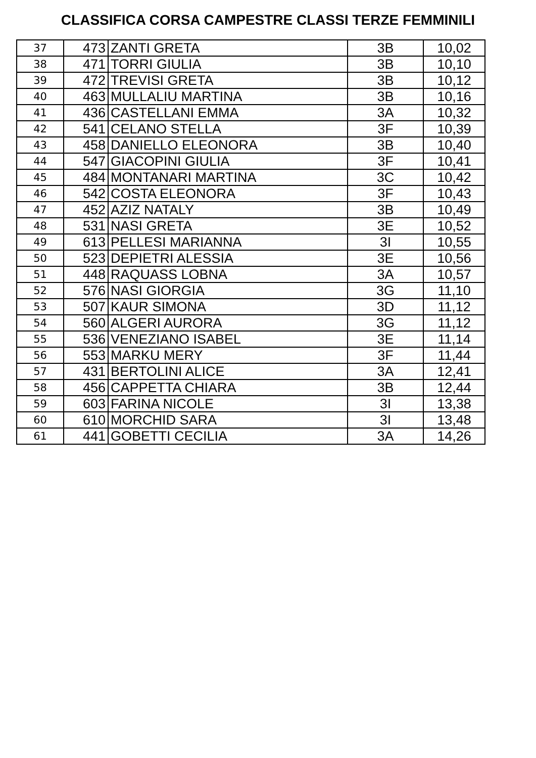CLASSIFICA CORSA CAMPESTRE CLASSI TERZE FEMMINILI
| 37 | 473 | ZANTI GRETA | 3B | 10,02 |
| 38 | 471 | TORRI GIULIA | 3B | 10,10 |
| 39 | 472 | TREVISI GRETA | 3B | 10,12 |
| 40 | 463 | MULLALIU MARTINA | 3B | 10,16 |
| 41 | 436 | CASTELLANI EMMA | 3A | 10,32 |
| 42 | 541 | CELANO STELLA | 3F | 10,39 |
| 43 | 458 | DANIELLO ELEONORA | 3B | 10,40 |
| 44 | 547 | GIACOPINI GIULIA | 3F | 10,41 |
| 45 | 484 | MONTANARI MARTINA | 3C | 10,42 |
| 46 | 542 | COSTA ELEONORA | 3F | 10,43 |
| 47 | 452 | AZIZ NATALY | 3B | 10,49 |
| 48 | 531 | NASI GRETA | 3E | 10,52 |
| 49 | 613 | PELLESI MARIANNA | 3I | 10,55 |
| 50 | 523 | DEPIETRI ALESSIA | 3E | 10,56 |
| 51 | 448 | RAQUASS LOBNA | 3A | 10,57 |
| 52 | 576 | NASI GIORGIA | 3G | 11,10 |
| 53 | 507 | KAUR SIMONA | 3D | 11,12 |
| 54 | 560 | ALGERI AURORA | 3G | 11,12 |
| 55 | 536 | VENEZIANO ISABEL | 3E | 11,14 |
| 56 | 553 | MARKU MERY | 3F | 11,44 |
| 57 | 431 | BERTOLINI ALICE | 3A | 12,41 |
| 58 | 456 | CAPPETTA CHIARA | 3B | 12,44 |
| 59 | 603 | FARINA NICOLE | 3I | 13,38 |
| 60 | 610 | MORCHID SARA | 3I | 13,48 |
| 61 | 441 | GOBETTI CECILIA | 3A | 14,26 |